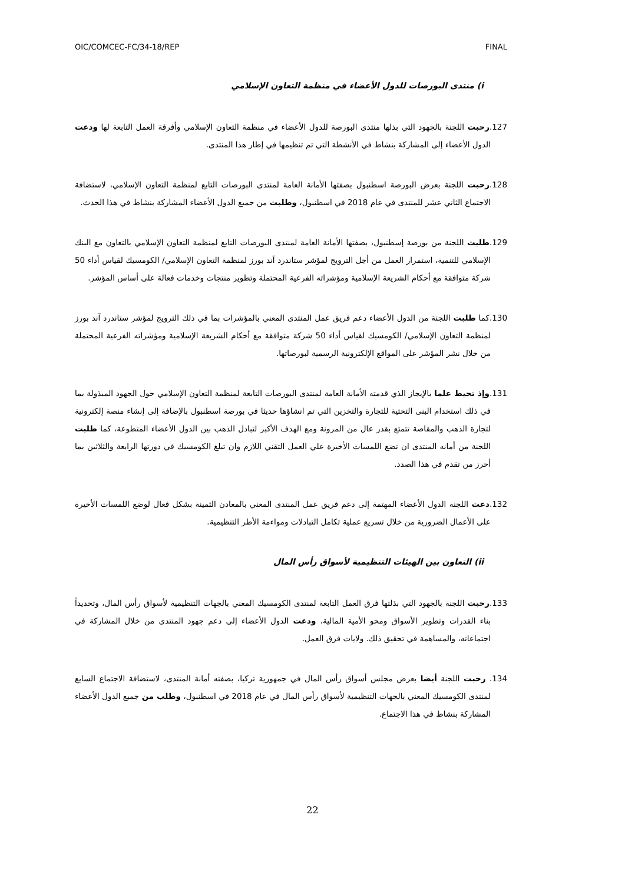OIC/COMCEC-FC/34-18/REP FINAL
i) منتدى البورصات للدول الأعضاء في منظمة التعاون الإسلامي
127.رحبت اللجنة بالجهود التي بذلها منتدى البورصة للدول الأعضاء في منظمة التعاون الإسلامي وأفرقة العمل التابعة لها ودعت الدول الأعضاء إلى المشاركة بنشاط في الأنشطة التي تم تنظيمها في إطار هذا المنتدى.
128.رحبت اللجنة بعرض البورصة اسطنبول بصفتها الأمانة العامة لمنتدى البورصات التابع لمنظمة التعاون الإسلامي، لاستضافة الاجتماع الثاني عشر للمنتدى في عام 2018 في اسطنبول، وطلبت من جميع الدول الأعضاء المشاركة بنشاط في هذا الحدث.
129.طلبت اللجنة من بورصة إسطنبول، بصفتها الأمانة العامة لمنتدى البورصات التابع لمنظمة التعاون الإسلامي بالتعاون مع البنك الإسلامي للتنمية، استمرار العمل من أجل الترويج لمؤشر ستاندرد آند بورز لمنظمة التعاون الإسلامي/ الكومسيك لقياس أداء 50 شركة متوافقة مع أحكام الشريعة الإسلامية ومؤشراته الفرعية المحتملة وتطوير منتجات وخدمات فعالة على أساس المؤشر.
130.كما طلبت اللجنة من الدول الأعضاء دعم فريق عمل المنتدى المعني بالمؤشرات بما في ذلك الترويج لمؤشر ستاندرد آند بورز لمنظمة التعاون الإسلامي/ الكومسيك لقياس أداء 50 شركة متوافقة مع أحكام الشريعة الإسلامية ومؤشراته الفرعية المحتملة من خلال نشر المؤشر على المواقع الإلكترونية الرسمية لبورصاتها.
131.وإذ تحيط علما بالإيجاز الذي قدمته الأمانة العامة لمنتدى البورصات التابعة لمنظمة التعاون الإسلامي حول الجهود المبذولة بما في ذلك استخدام البنى التحتية للتجارة والتخزين التي تم انشاؤها حديثا في بورصة اسطنبول بالإضافة إلى إنشاء منصة إلكترونية لتجارة الذهب والمقاصة تتمتع بقدر عال من المرونة ومع الهدف الأكبر لتبادل الذهب بين الدول الأعضاء المتطوعة، كما طلبت اللجنة من أمانه المنتدى ان تضع اللمسات الأخيرة علي العمل التقني اللازم وان تبلغ الكومسيك في دورتها الرابعة والثلاثين بما أحرز من تقدم في هذا الصدد.
132.دعت اللجنة الدول الأعضاء المهتمة إلى دعم فريق عمل المنتدى المعني بالمعادن الثمينة بشكل فعال لوضع اللمسات الأخيرة على الأعمال الضرورية من خلال تسريع عملية تكامل التبادلات ومواءمة الأطر التنظيمية.
ii) التعاون بين الهيئات التنظيمية لأسواق رأس المال
133.رحبت اللجنة بالجهود التي بذلتها فرق العمل التابعة لمنتدى الكومسيك المعني بالجهات التنظيمية لأسواق رأس المال، وتحديداً بناء القدرات وتطوير الأسواق ومحو الأمية المالية، ودعت الدول الأعضاء إلى دعم جهود المنتدى من خلال المشاركة في اجتماعاته، والمساهمة في تحقيق ذلك. ولايات فرق العمل.
134. رحبت اللجنة أيضا بعرض مجلس أسواق رأس المال في جمهورية تركيا، بصفته أمانة المنتدى، لاستضافة الاجتماع السابع لمنتدى الكومسيك المعني بالجهات التنظيمية لأسواق رأس المال في عام 2018 في اسطنبول، وطلب من جميع الدول الأعضاء المشاركة بنشاط في هذا الاجتماع.
22